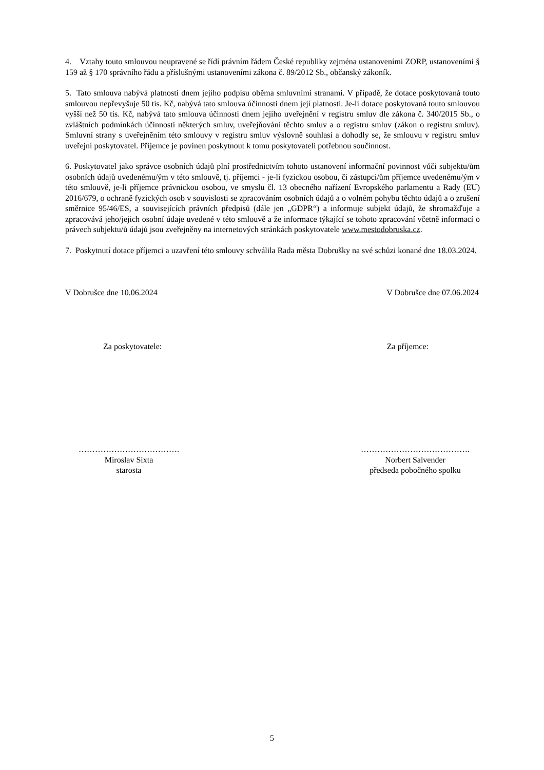4. Vztahy touto smlouvou neupravené se řídí právním řádem České republiky zejména ustanoveními ZORP, ustanoveními § 159 až § 170 správního řádu a příslušnými ustanoveními zákona č. 89/2012 Sb., občanský zákoník.
5. Tato smlouva nabývá platnosti dnem jejího podpisu oběma smluvními stranami. V případě, že dotace poskytovaná touto smlouvou nepřevyšuje 50 tis. Kč, nabývá tato smlouva účinnosti dnem její platnosti. Je-li dotace poskytovaná touto smlouvou vyšší než 50 tis. Kč, nabývá tato smlouva účinnosti dnem jejího uveřejnění v registru smluv dle zákona č. 340/2015 Sb., o zvláštních podmínkách účinnosti některých smluv, uveřejňování těchto smluv a o registru smluv (zákon o registru smluv). Smluvní strany s uveřejněním této smlouvy v registru smluv výslovně souhlasí a dohodly se, že smlouvu v registru smluv uveřejní poskytovatel. Příjemce je povinen poskytnout k tomu poskytovateli potřebnou součinnost.
6. Poskytovatel jako správce osobních údajů plní prostřednictvím tohoto ustanovení informační povinnost vůči subjektu/ům osobních údajů uvedenému/ým v této smlouvě, tj. příjemci - je-li fyzickou osobou, či zástupci/ům příjemce uvedenému/ým v této smlouvě, je-li příjemce právnickou osobou, ve smyslu čl. 13 obecného nařízení Evropského parlamentu a Rady (EU) 2016/679, o ochraně fyzických osob v souvislosti se zpracováním osobních údajů a o volném pohybu těchto údajů a o zrušení směrnice 95/46/ES, a souvisejících právních předpisů (dále jen „GDPR“) a informuje subjekt údajů, že shromažďuje a zpracovává jeho/jejich osobní údaje uvedené v této smlouvě a že informace týkající se tohoto zpracování včetně informací o právech subjektu/ů údajů jsou zveřejněny na internetových stránkách poskytovatele www.mestodobruska.cz.
7. Poskytnutí dotace příjemci a uzavření této smlouvy schválila Rada města Dobrušky na své schůzi konané dne 18.03.2024.
V Dobrušce dne 10.06.2024 V Dobrušce dne 07.06.2024
Za poskytovatele: Za příjemce:
……………………………….
Miroslav Sixta
starosta
………………………………….
Norbert Salvender
předseda pobočného spolku
5